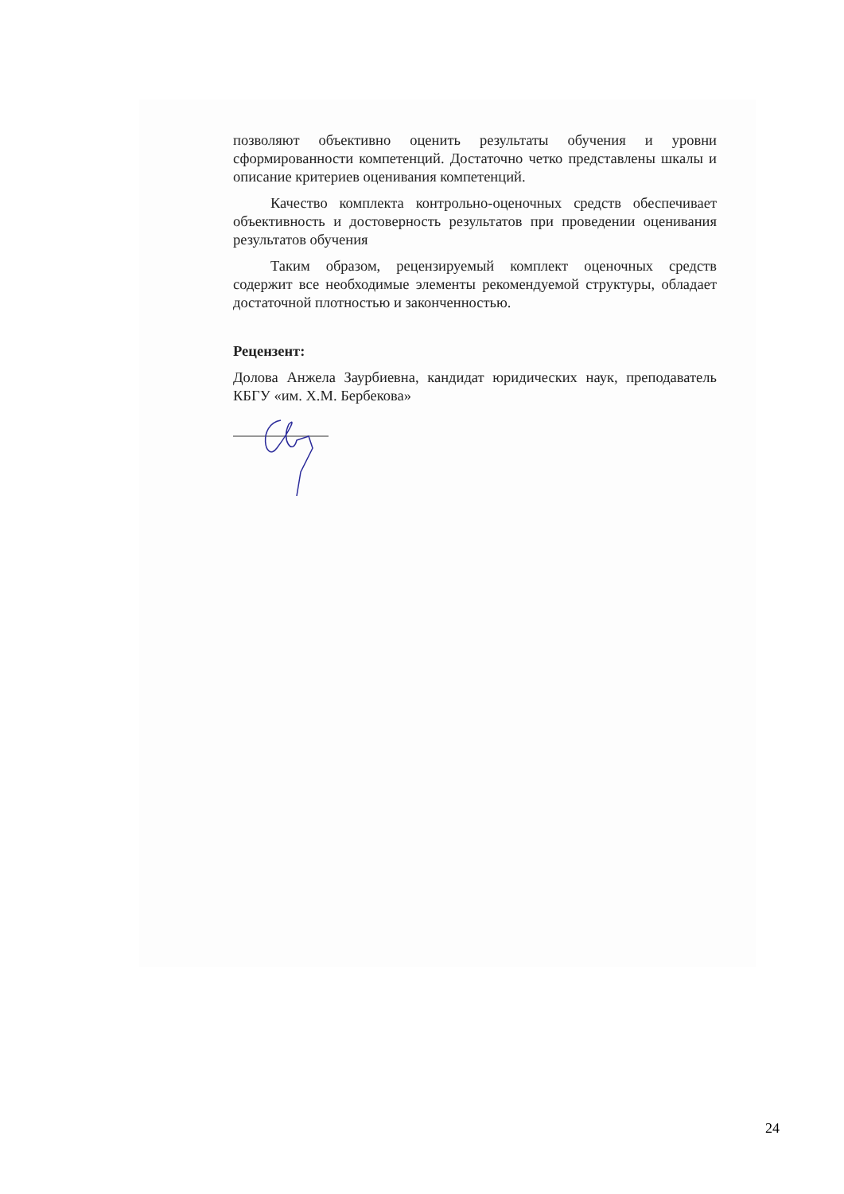позволяют объективно оценить результаты обучения и уровни сформированности компетенций. Достаточно четко представлены шкалы и описание критериев оценивания компетенций.
Качество комплекта контрольно-оценочных средств обеспечивает объективность и достоверность результатов при проведении оценивания результатов обучения
Таким образом, рецензируемый комплект оценочных средств содержит все необходимые элементы рекомендуемой структуры, обладает достаточной плотностью и законченностью.
Рецензент:
Долова Анжела Заурбиевна, кандидат юридических наук, преподаватель КБГУ «им. Х.М. Бербекова»
24